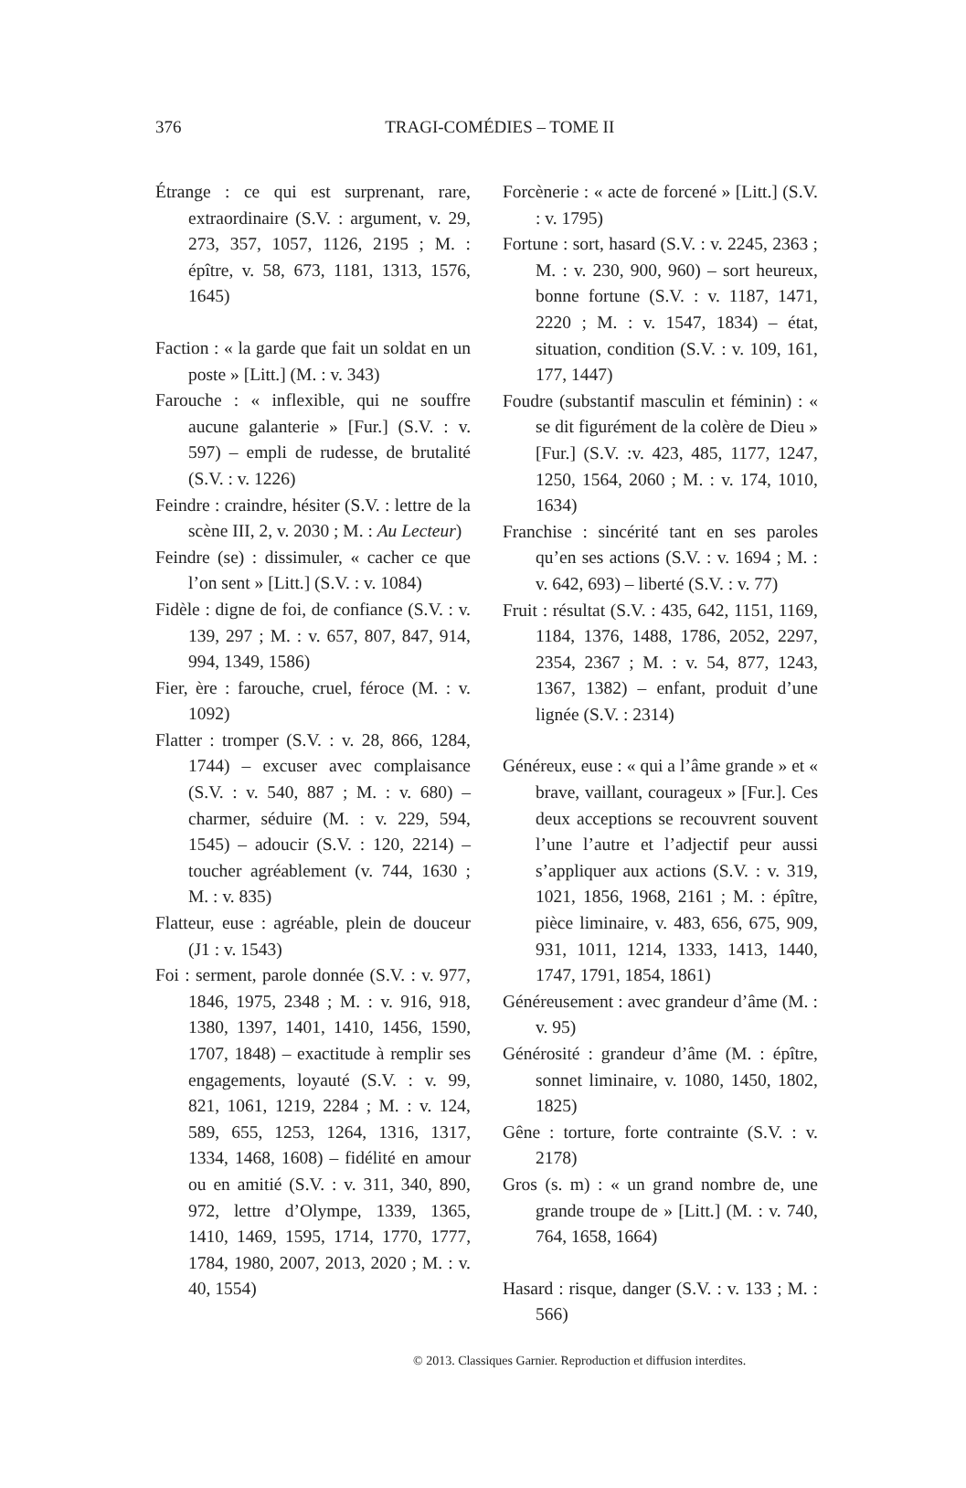376
TRAGI-COMÉDIES – TOME II
Étrange : ce qui est surprenant, rare, extraordinaire (S.V. : argument, v. 29, 273, 357, 1057, 1126, 2195 ; M. : épître, v. 58, 673, 1181, 1313, 1576, 1645)
Faction : « la garde que fait un soldat en un poste » [Litt.] (M. : v. 343)
Farouche : « inflexible, qui ne souffre aucune galanterie » [Fur.] (S.V. : v. 597) – empli de rudesse, de brutalité (S.V. : v. 1226)
Feindre : craindre, hésiter (S.V. : lettre de la scène III, 2, v. 2030 ; M. : Au Lecteur)
Feindre (se) : dissimuler, « cacher ce que l’on sent » [Litt.] (S.V. : v. 1084)
Fidèle : digne de foi, de confiance (S.V. : v. 139, 297 ; M. : v. 657, 807, 847, 914, 994, 1349, 1586)
Fier, ère : farouche, cruel, féroce (M. : v. 1092)
Flatter : tromper (S.V. : v. 28, 866, 1284, 1744) – excuser avec complaisance (S.V. : v. 540, 887 ; M. : v. 680) – charmer, séduire (M. : v. 229, 594, 1545) – adoucir (S.V. : 120, 2214) – toucher agréablement (v. 744, 1630 ; M. : v. 835)
Flatteur, euse : agréable, plein de douceur (J1 : v. 1543)
Foi : serment, parole donnée (S.V. : v. 977, 1846, 1975, 2348 ; M. : v. 916, 918, 1380, 1397, 1401, 1410, 1456, 1590, 1707, 1848) – exactitude à remplir ses engagements, loyauté (S.V. : v. 99, 821, 1061, 1219, 2284 ; M. : v. 124, 589, 655, 1253, 1264, 1316, 1317, 1334, 1468, 1608) – fidélité en amour ou en amitié (S.V. : v. 311, 340, 890, 972, lettre d’Olympe, 1339, 1365, 1410, 1469, 1595, 1714, 1770, 1777, 1784, 1980, 2007, 2013, 2020 ; M. : v. 40, 1554)
Forcènerie : « acte de forcené » [Litt.] (S.V. : v. 1795)
Fortune : sort, hasard (S.V. : v. 2245, 2363 ; M. : v. 230, 900, 960) – sort heureux, bonne fortune (S.V. : v. 1187, 1471, 2220 ; M. : v. 1547, 1834) – état, situation, condition (S.V. : v. 109, 161, 177, 1447)
Foudre (substantif masculin et féminin) : « se dit figurément de la colère de Dieu » [Fur.] (S.V. :v. 423, 485, 1177, 1247, 1250, 1564, 2060 ; M. : v. 174, 1010, 1634)
Franchise : sincérité tant en ses paroles qu’en ses actions (S.V. : v. 1694 ; M. : v. 642, 693) – liberté (S.V. : v. 77)
Fruit : résultat (S.V. : 435, 642, 1151, 1169, 1184, 1376, 1488, 1786, 2052, 2297, 2354, 2367 ; M. : v. 54, 877, 1243, 1367, 1382) – enfant, produit d’une lignée (S.V. : 2314)
Généreux, euse : « qui a l’âme grande » et « brave, vaillant, courageux » [Fur.]. Ces deux acceptions se recouvrent souvent l’une l’autre et l’adjectif peur aussi s’appliquer aux actions (S.V. : v. 319, 1021, 1856, 1968, 2161 ; M. : épître, pièce liminaire, v. 483, 656, 675, 909, 931, 1011, 1214, 1333, 1413, 1440, 1747, 1791, 1854, 1861)
Généreusement : avec grandeur d’âme (M. : v. 95)
Générosité : grandeur d’âme (M. : épître, sonnet liminaire, v. 1080, 1450, 1802, 1825)
Gêne : torture, forte contrainte (S.V. : v. 2178)
Gros (s. m) : « un grand nombre de, une grande troupe de » [Litt.] (M. : v. 740, 764, 1658, 1664)
Hasard : risque, danger (S.V. : v. 133 ; M. : 566)
© 2013. Classiques Garnier. Reproduction et diffusion interdites.